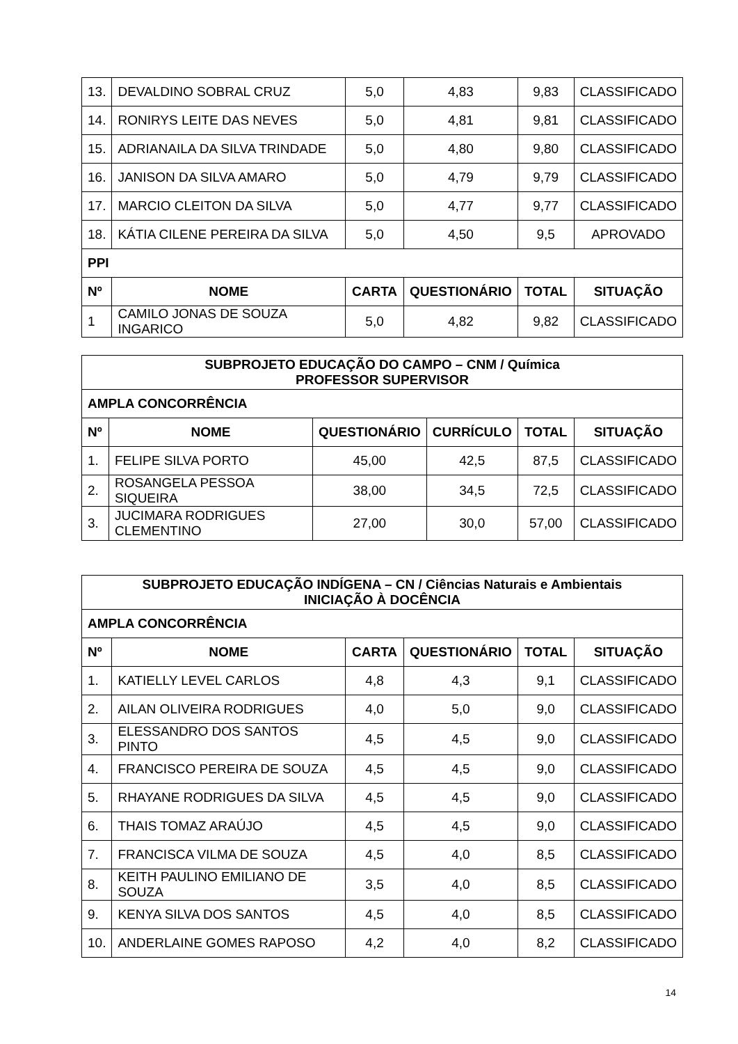| 13. | DEVALDINO SOBRAL CRUZ | 5,0 | 4,83 | 9,83 | CLASSIFICADO |
| 14. | RONIRYS LEITE DAS NEVES | 5,0 | 4,81 | 9,81 | CLASSIFICADO |
| 15. | ADRIANAILA DA SILVA TRINDADE | 5,0 | 4,80 | 9,80 | CLASSIFICADO |
| 16. | JANISON DA SILVA AMARO | 5,0 | 4,79 | 9,79 | CLASSIFICADO |
| 17. | MARCIO CLEITON DA SILVA | 5,0 | 4,77 | 9,77 | CLASSIFICADO |
| 18. | KÁTIA CILENE PEREIRA DA SILVA | 5,0 | 4,50 | 9,5 | APROVADO |
| PPI | | | | | |
| Nº | NOME | CARTA | QUESTIONÁRIO | TOTAL | SITUAÇÃO |
| 1 | CAMILO JONAS DE SOUZA INGARICO | 5,0 | 4,82 | 9,82 | CLASSIFICADO |
| SUBPROJETO EDUCAÇÃO DO CAMPO – CNM / Química PROFESSOR SUPERVISOR | | | | | |
| AMPLA CONCORRÊNCIA | | | | | |
| Nº | NOME | QUESTIONÁRIO | CURRÍCULO | TOTAL | SITUAÇÃO |
| 1. | FELIPE SILVA PORTO | 45,00 | 42,5 | 87,5 | CLASSIFICADO |
| 2. | ROSANGELA PESSOA SIQUEIRA | 38,00 | 34,5 | 72,5 | CLASSIFICADO |
| 3. | JUCIMARA RODRIGUES CLEMENTINO | 27,00 | 30,0 | 57,00 | CLASSIFICADO |
| SUBPROJETO EDUCAÇÃO INDÍGENA – CN / Ciências Naturais e Ambientais INICIAÇÃO À DOCÊNCIA | | | | | |
| AMPLA CONCORRÊNCIA | | | | | |
| Nº | NOME | CARTA | QUESTIONÁRIO | TOTAL | SITUAÇÃO |
| 1. | KATIELLY LEVEL CARLOS | 4,8 | 4,3 | 9,1 | CLASSIFICADO |
| 2. | AILAN OLIVEIRA RODRIGUES | 4,0 | 5,0 | 9,0 | CLASSIFICADO |
| 3. | ELESSANDRO DOS SANTOS PINTO | 4,5 | 4,5 | 9,0 | CLASSIFICADO |
| 4. | FRANCISCO PEREIRA DE SOUZA | 4,5 | 4,5 | 9,0 | CLASSIFICADO |
| 5. | RHAYANE RODRIGUES DA SILVA | 4,5 | 4,5 | 9,0 | CLASSIFICADO |
| 6. | THAIS TOMAZ ARAÚJO | 4,5 | 4,5 | 9,0 | CLASSIFICADO |
| 7. | FRANCISCA VILMA DE SOUZA | 4,5 | 4,0 | 8,5 | CLASSIFICADO |
| 8. | KEITH PAULINO EMILIANO DE SOUZA | 3,5 | 4,0 | 8,5 | CLASSIFICADO |
| 9. | KENYA SILVA DOS SANTOS | 4,5 | 4,0 | 8,5 | CLASSIFICADO |
| 10. | ANDERLAINE GOMES RAPOSO | 4,2 | 4,0 | 8,2 | CLASSIFICADO |
14